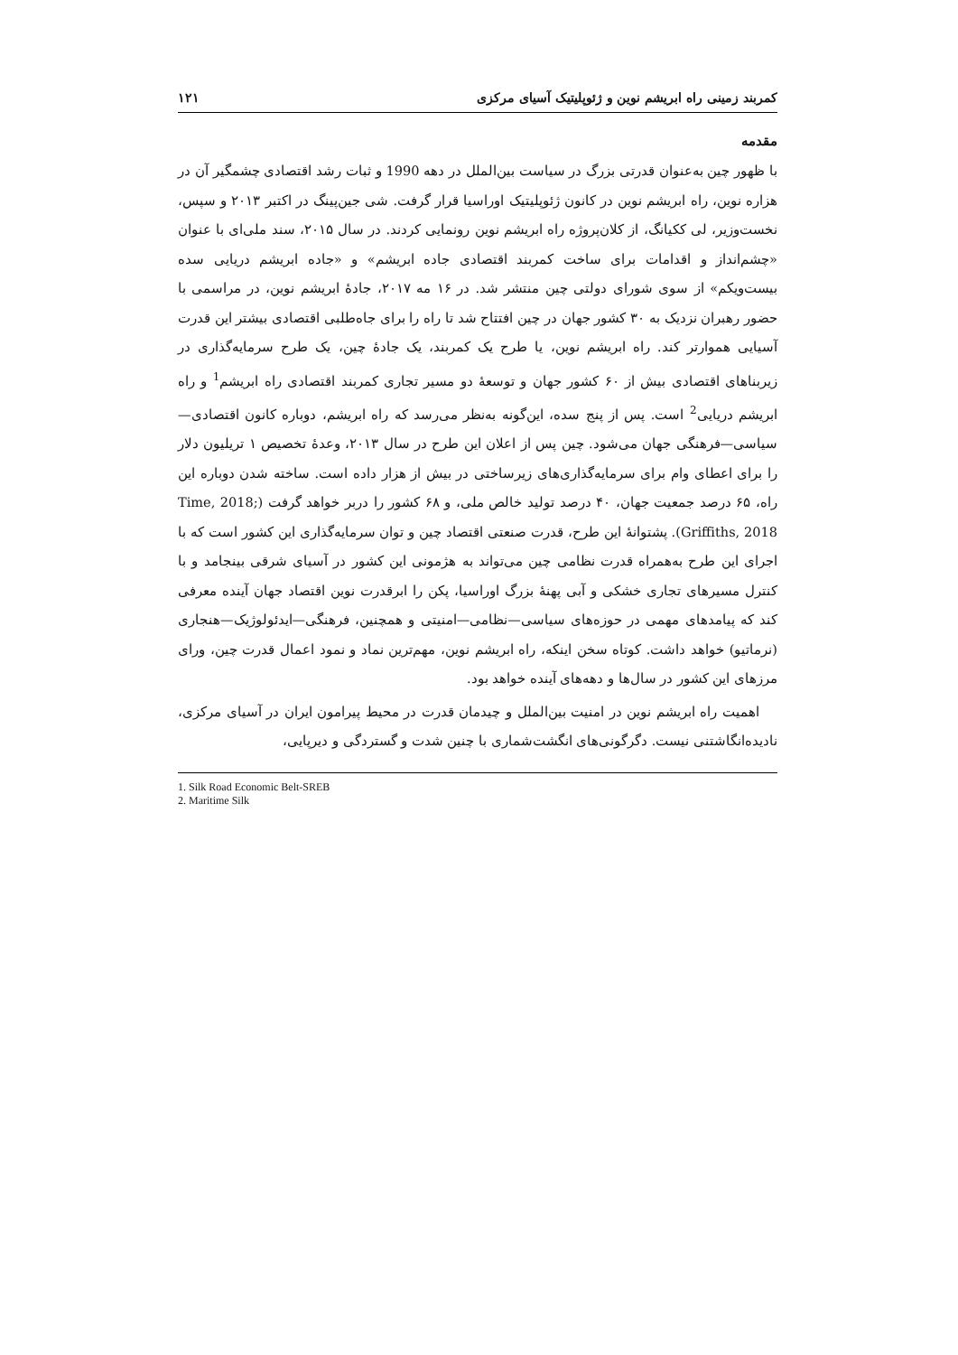کمربند زمینی راه ابریشم نوین و ژئوپلیتیک آسیای مرکزی ۱۲۱
مقدمه
با ظهور چین به‌عنوان قدرتی بزرگ در سیاست بین‌الملل در دهه 1990 و ثبات رشد اقتصادی چشمگیر آن در هزاره نوین، راه ابریشم نوین در کانون ژئوپلیتیک اوراسیا قرار گرفت. شی جین‌پینگ در اکتبر ۲۰۱۳ و سپس، نخست‌وزیر، لی ککیانگ، از کلان‌پروژه راه ابریشم نوین رونمایی کردند. در سال ۲۰۱۵، سند ملی‌ای با عنوان «چشم‌انداز و اقدامات برای ساخت کمربند اقتصادی جاده ابریشم» و «جاده ابریشم دریایی سده بیست‌ویکم» از سوی شورای دولتی چین منتشر شد. در ۱۶ مه ۲۰۱۷، جادهٔ ابریشم نوین، در مراسمی با حضور رهبران نزدیک به ۳۰ کشور جهان در چین افتتاح شد تا راه را برای جاه‌طلبی اقتصادی بیشتر این قدرت آسیایی هموارتر کند. راه ابریشم نوین، یا طرح یک کمربند، یک جادهٔ چین، یک طرح سرمایه‌گذاری در زیربناهای اقتصادی بیش از ۶۰ کشور جهان و توسعهٔ دو مسیر تجاری کمربند اقتصادی راه ابریشم<sup>1</sup> و راه ابریشم دریایی<sup>2</sup> است. پس از پنج سده، این‌گونه به‌نظر می‌رسد که راه ابریشم، دوباره کانون اقتصادی—سیاسی—فرهنگی جهان می‌شود. چین پس از اعلان این طرح در سال ۲۰۱۳، وعدهٔ تخصیص ۱ تریلیون دلار را برای اعطای وام برای سرمایه‌گذاری‌های زیرساختی در بیش از هزار داده است. ساخته شدن دوباره این راه، ۶۵ درصد جمعیت جهان، ۴۰ درصد تولید خالص ملی، و ۶۸ کشور را دربر خواهد گرفت (Time, 2018; Griffiths, 2018). پشتوانهٔ این طرح، قدرت صنعتی اقتصاد چین و توان سرمایه‌گذاری این کشور است که با اجرای این طرح به‌همراه قدرت نظامی چین می‌تواند به هژمونی این کشور در آسیای شرقی بینجامد و با کنترل مسیرهای تجاری خشکی و آبی پهنهٔ بزرگ اوراسیا، پکن را ابرقدرت نوین اقتصاد جهان آینده معرفی کند که پیامدهای مهمی در حوزه‌های سیاسی—نظامی—امنیتی و همچنین، فرهنگی—ایدئولوژیک—هنجاری (نرماتیو) خواهد داشت. کوتاه سخن اینکه، راه ابریشم نوین، مهم‌ترین نماد و نمود اعمال قدرت چین، ورای مرزهای این کشور در سال‌ها و دهه‌های آینده خواهد بود.
اهمیت راه ابریشم نوین در امنیت بین‌الملل و چیدمان قدرت در محیط پیرامون ایران در آسیای مرکزی، نادیده‌انگاشتنی نیست. دگرگونی‌های انگشت‌شماری با چنین شدت و گستردگی و دیرپایی،
1. Silk Road Economic Belt-SREB
2. Maritime Silk